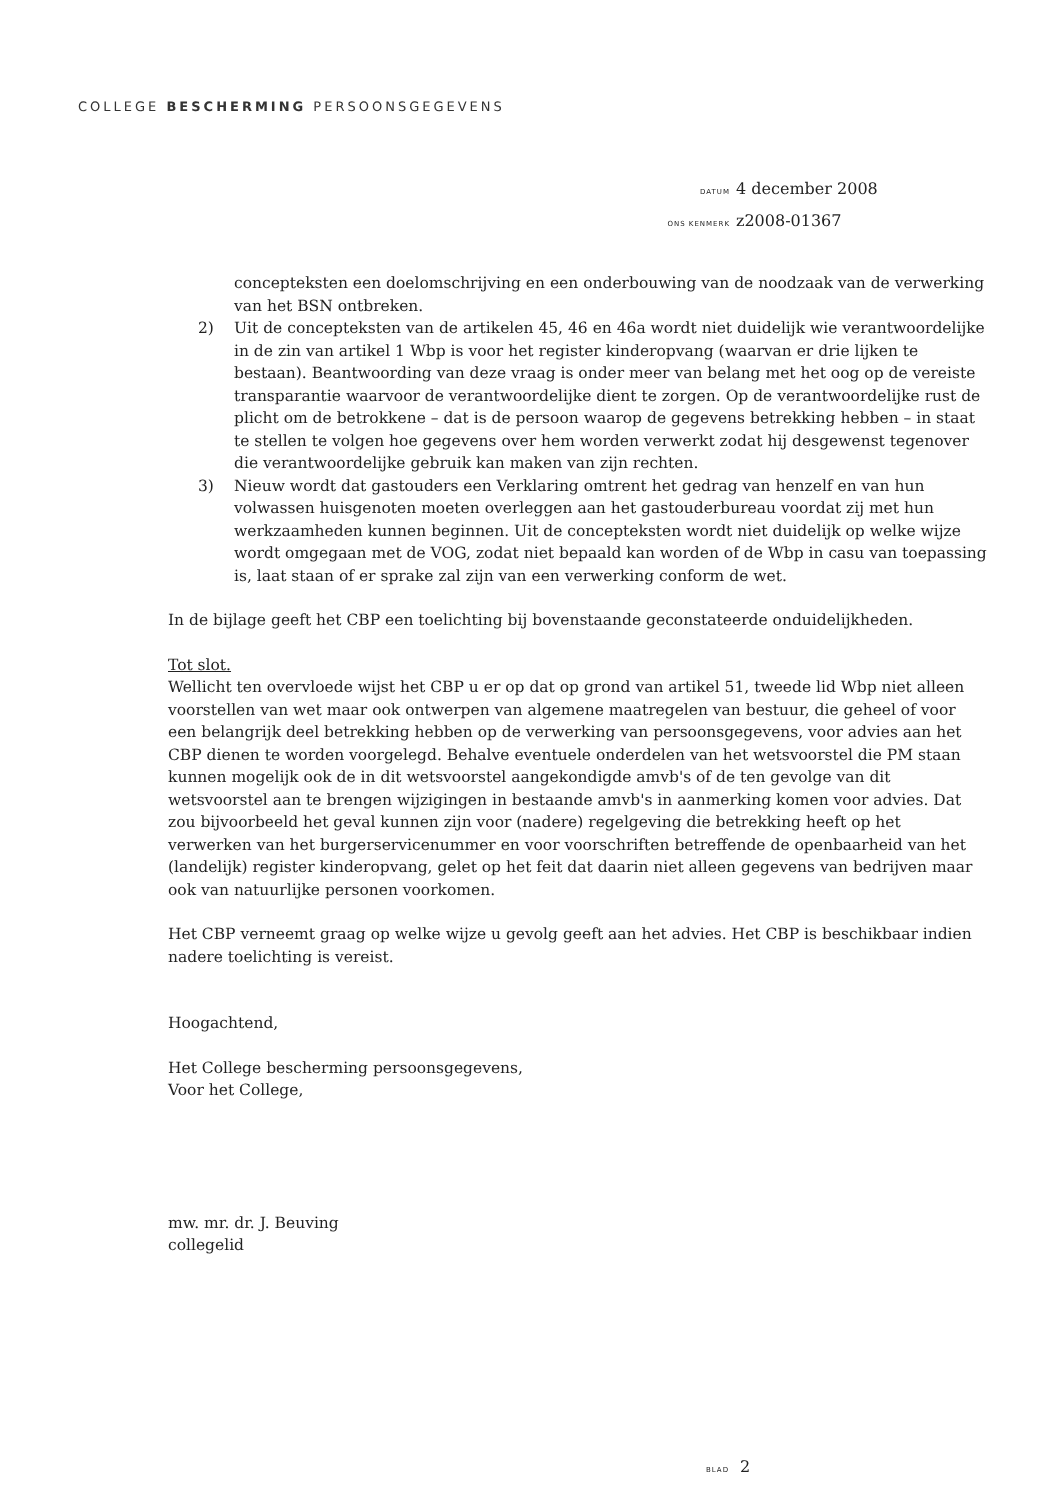COLLEGE BESCHERMING PERSOONSGEGEVENS
DATUM 4 december 2008
ONS KENMERK z2008-01367
concepteksten een doelomschrijving en een onderbouwing van de noodzaak van de verwerking van het BSN ontbreken.
2) Uit de concepteksten van de artikelen 45, 46 en 46a wordt niet duidelijk wie verantwoordelijke in de zin van artikel 1 Wbp is voor het register kinderopvang (waarvan er drie lijken te bestaan). Beantwoording van deze vraag is onder meer van belang met het oog op de vereiste transparantie waarvoor de verantwoordelijke dient te zorgen. Op de verantwoordelijke rust de plicht om de betrokkene – dat is de persoon waarop de gegevens betrekking hebben – in staat te stellen te volgen hoe gegevens over hem worden verwerkt zodat hij desgewenst tegenover die verantwoordelijke gebruik kan maken van zijn rechten.
3) Nieuw wordt dat gastouders een Verklaring omtrent het gedrag van henzelf en van hun volwassen huisgenoten moeten overleggen aan het gastouderbureau voordat zij met hun werkzaamheden kunnen beginnen. Uit de concepteksten wordt niet duidelijk op welke wijze wordt omgegaan met de VOG, zodat niet bepaald kan worden of de Wbp in casu van toepassing is, laat staan of er sprake zal zijn van een verwerking conform de wet.
In de bijlage geeft het CBP een toelichting bij bovenstaande geconstateerde onduidelijkheden.
Tot slot.
Wellicht ten overvloede wijst het CBP u er op dat op grond van artikel 51, tweede lid Wbp niet alleen voorstellen van wet maar ook ontwerpen van algemene maatregelen van bestuur, die geheel of voor een belangrijk deel betrekking hebben op de verwerking van persoonsgegevens, voor advies aan het CBP dienen te worden voorgelegd. Behalve eventuele onderdelen van het wetsvoorstel die PM staan kunnen mogelijk ook de in dit wetsvoorstel aangekondigde amvb's of de ten gevolge van dit wetsvoorstel aan te brengen wijzigingen in bestaande amvb's in aanmerking komen voor advies. Dat zou bijvoorbeeld het geval kunnen zijn voor (nadere) regelgeving die betrekking heeft op het verwerken van het burgerservicenummer en voor voorschriften betreffende de openbaarheid van het (landelijk) register kinderopvang, gelet op het feit dat daarin niet alleen gegevens van bedrijven maar ook van natuurlijke personen voorkomen.
Het CBP verneemt graag op welke wijze u gevolg geeft aan het advies. Het CBP is beschikbaar indien nadere toelichting is vereist.
Hoogachtend,
Het College bescherming persoonsgegevens,
Voor het College,
mw. mr. dr. J. Beuving
collegelid
BLAD 2